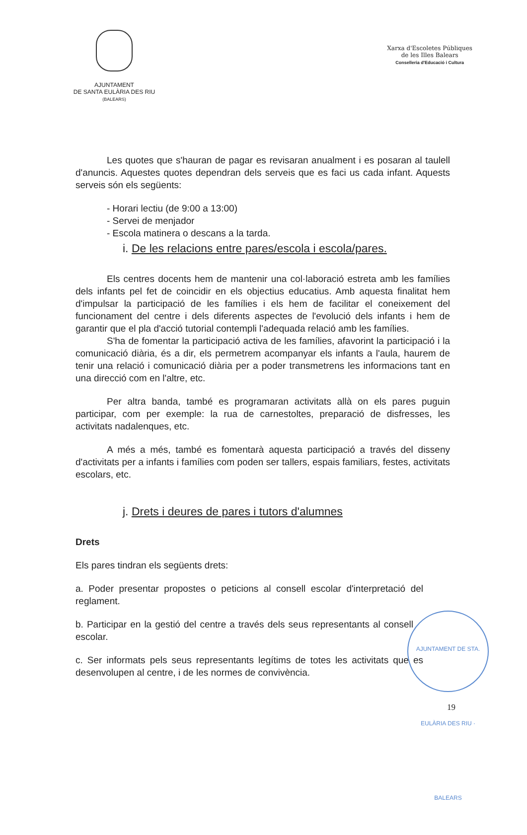AJUNTAMENT
DE SANTA EULÀRIA DES RIU
(BALEARS)
Xarxa d'Escoletes Públiques
de les Illes Balears
Conselleria d'Educació i Cultura
Les quotes que s'hauran de pagar es revisaran anualment i es posaran al taulell d'anuncis. Aquestes quotes dependran dels serveis que es faci us cada infant. Aquests serveis són els següents:
- Horari lectiu (de 9:00 a 13:00)
- Servei de menjador
- Escola matinera o descans a la tarda.
i. De les relacions entre pares/escola i escola/pares.
Els centres docents hem de mantenir una col·laboració estreta amb les famílies dels infants pel fet de coincidir en els objectius educatius. Amb aquesta finalitat hem d'impulsar la participació de les famílies i els hem de facilitar el coneixement del funcionament del centre i dels diferents aspectes de l'evolució dels infants i hem de garantir que el pla d'acció tutorial contempli l'adequada relació amb les famílies.
S'ha de fomentar la participació activa de les famílies, afavorint la participació i la comunicació diària, és a dir, els permetrem acompanyar els infants a l'aula, haurem de tenir una relació i comunicació diària per a poder transmetrens les informacions tant en una direcció com en l'altre, etc.
Per altra banda, també es programaran activitats allà on els pares puguin participar, com per exemple: la rua de carnestoltes, preparació de disfresses, les activitats nadalenques, etc.
A més a més, també es fomentarà aquesta participació a través del disseny d'activitats per a infants i famílies com poden ser tallers, espais familiars, festes, activitats escolars, etc.
j. Drets i deures de pares i tutors d'alumnes
Drets
Els pares tindran els següents drets:
a. Poder presentar propostes o peticions al consell escolar d'interpretació del reglament.
b. Participar en la gestió del centre a través dels seus representants al consell escolar.
c. Ser informats pels seus representants legítims de totes les activitats que es desenvolupen al centre, i de les normes de convivència.
AJUNTAMENT DE STA. EULÀRIA DES RIU · BALEARS
19